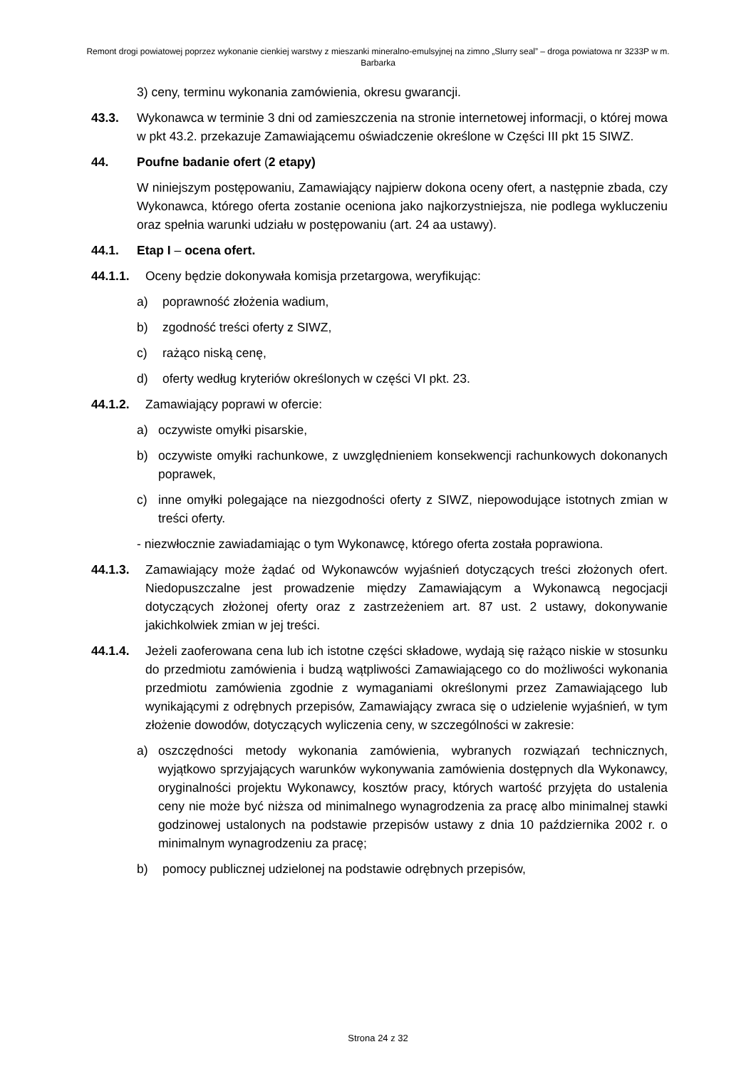Remont drogi powiatowej poprzez wykonanie cienkiej warstwy z mieszanki mineralno-emulsyjnej na zimno „Slurry seal” – droga powiatowa nr 3233P w m. Barbarka
3) ceny, terminu wykonania zamówienia, okresu gwarancji.
43.3. Wykonawca w terminie 3 dni od zamieszczenia na stronie internetowej informacji, o której mowa w pkt 43.2. przekazuje Zamawiającemu oświadczenie określone w Części III pkt 15 SIWZ.
44. Poufne badanie ofert (2 etapy)
W niniejszym postępowaniu, Zamawiający najpierw dokona oceny ofert, a następnie zbada, czy Wykonawca, którego oferta zostanie oceniona jako najkorzystniejsza, nie podlega wykluczeniu oraz spełnia warunki udziału w postępowaniu (art. 24 aa ustawy).
44.1. Etap I – ocena ofert.
44.1.1. Oceny będzie dokonywała komisja przetargowa, weryfikując:
a) poprawność złożenia wadium,
b) zgodność treści oferty z SIWZ,
c) rażąco niską cenę,
d) oferty według kryteriów określonych w części VI pkt. 23.
44.1.2. Zamawiający poprawi w ofercie:
a) oczywiste omyłki pisarskie,
b) oczywiste omyłki rachunkowe, z uwzględnieniem konsekwencji rachunkowych dokonanych poprawek,
c) inne omyłki polegające na niezgodności oferty z SIWZ, niepowodujące istotnych zmian w treści oferty.
- niezwłocznie zawiadamiając o tym Wykonawcę, którego oferta została poprawiona.
44.1.3. Zamawiający może żądać od Wykonawców wyjaśnień dotyczących treści złożonych ofert. Niedopuszczalne jest prowadzenie między Zamawiającym a Wykonawcą negocjacji dotyczących złożonej oferty oraz z zastrzeżeniem art. 87 ust. 2 ustawy, dokonywanie jakichkolwiek zmian w jej treści.
44.1.4. Jeżeli zaoferowana cena lub ich istotne części składowe, wydają się rażąco niskie w stosunku do przedmiotu zamówienia i budzą wątpliwości Zamawiającego co do możliwości wykonania przedmiotu zamówienia zgodnie z wymaganiami określonymi przez Zamawiającego lub wynikającymi z odrębnych przepisów, Zamawiający zwraca się o udzielenie wyjaśnień, w tym złożenie dowodów, dotyczących wyliczenia ceny, w szczególności w zakresie:
a) oszczędności metody wykonania zamówienia, wybranych rozwiązań technicznych, wyjątkowo sprzyjających warunków wykonywania zamówienia dostępnych dla Wykonawcy, oryginalności projektu Wykonawcy, kosztów pracy, których wartość przyjęta do ustalenia ceny nie może być niższa od minimalnego wynagrodzenia za pracę albo minimalnej stawki godzinowej ustalonych na podstawie przepisów ustawy z dnia 10 października 2002 r. o minimalnym wynagrodzeniu za pracę;
b) pomocy publicznej udzielonej na podstawie odrębnych przepisów,
Strona 24 z 32